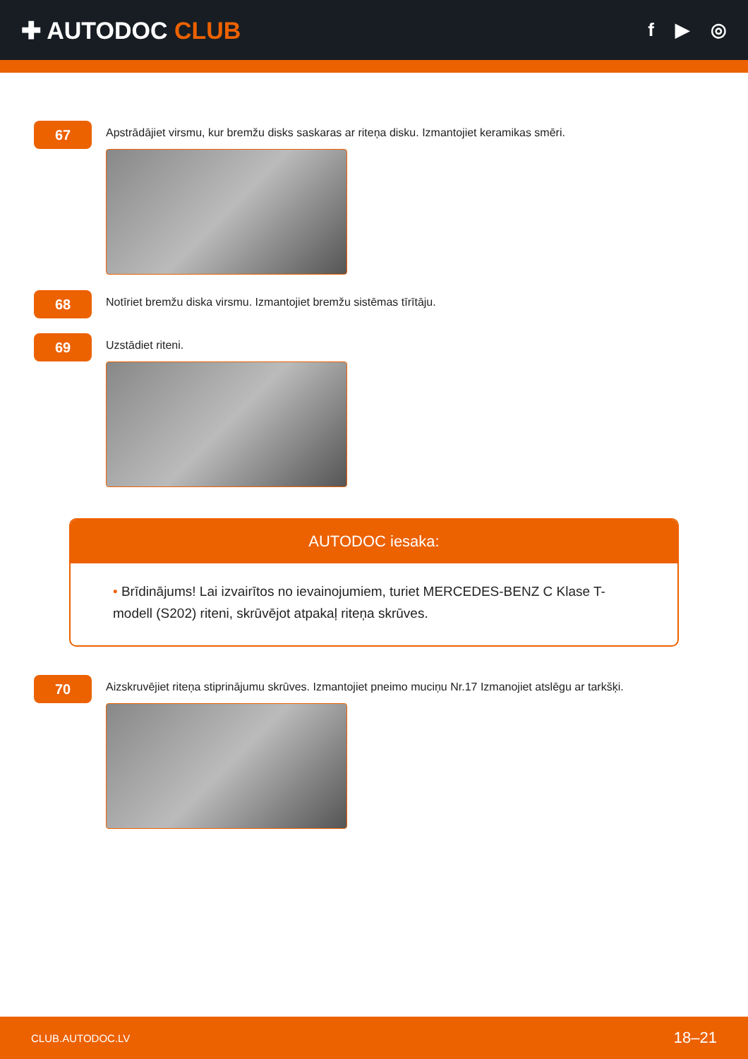✚ AUTODOC CLUB
f ▶ ◎
67
Apstrādājiet virsmu, kur bremžu disks saskaras ar riteņa disku. Izmantojiet keramikas smēri.
68
Notīriet bremžu diska virsmu. Izmantojiet bremžu sistēmas tīrītāju.
69
Uzstādiet riteni.
AUTODOC iesaka:
• Brīdinājums! Lai izvairītos no ievainojumiem, turiet MERCEDES-BENZ C Klase T-modell (S202) riteni, skrūvējot atpakaļ riteņa skrūves.
70
Aizskruvējiet riteņa stiprinājumu skrūves. Izmantojiet pneimo muciņu Nr.17 Izmanojiet atslēgu ar tarkšķi.
CLUB.AUTODOC.LV 18–21